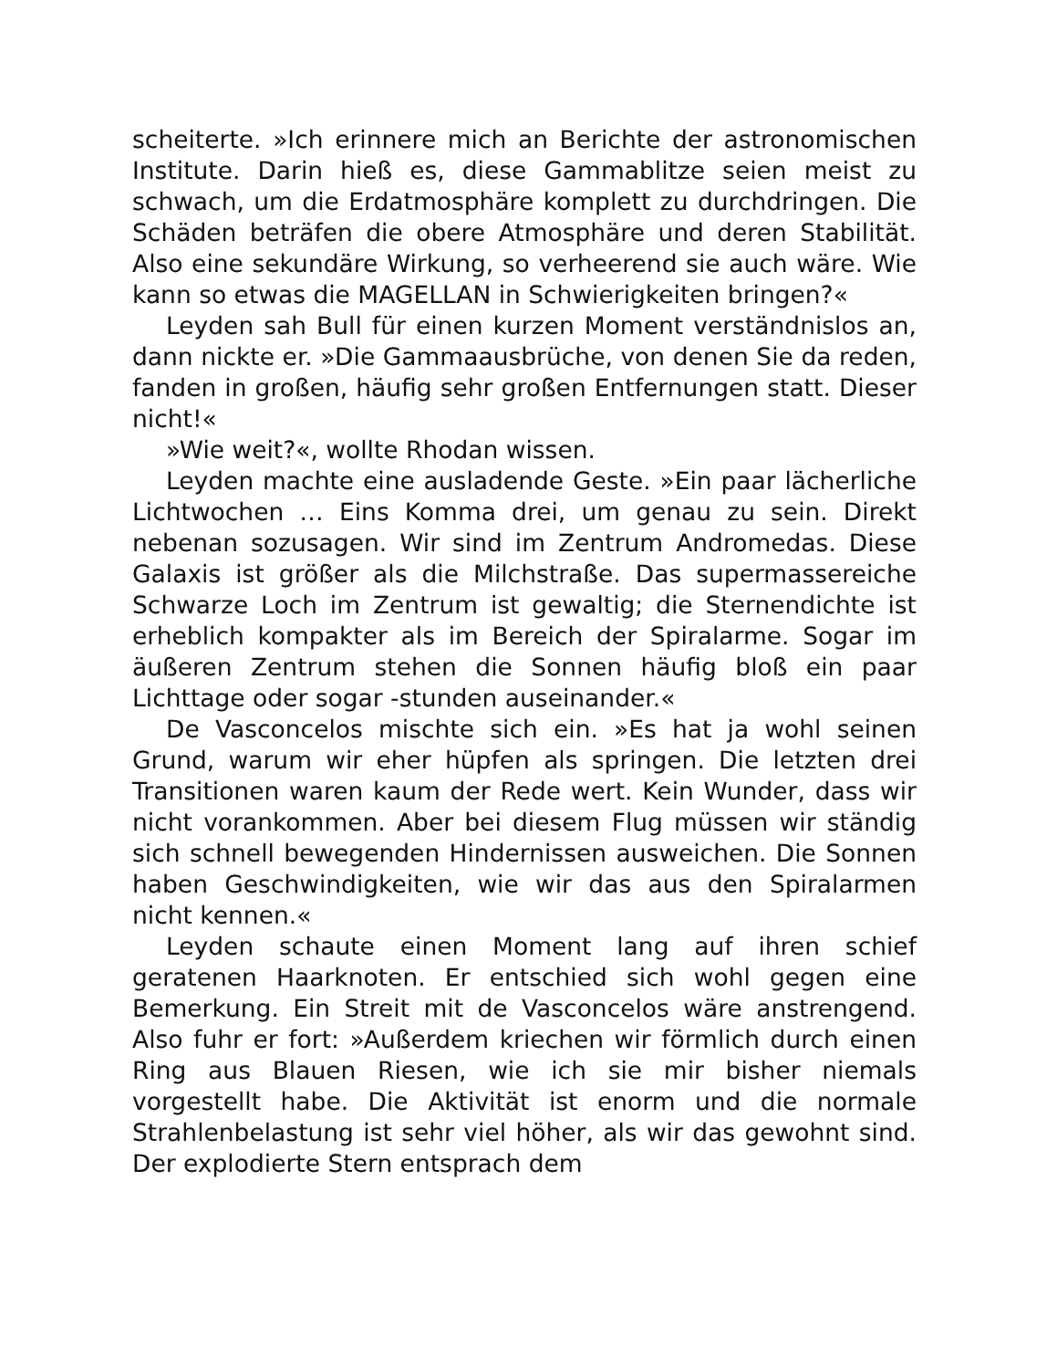scheiterte. »Ich erinnere mich an Berichte der astronomischen Institute. Darin hieß es, diese Gammablitze seien meist zu schwach, um die Erdatmosphäre komplett zu durchdringen. Die Schäden beträfen die obere Atmosphäre und deren Stabilität. Also eine sekundäre Wirkung, so verheerend sie auch wäre. Wie kann so etwas die MAGELLAN in Schwierigkeiten bringen?«
Leyden sah Bull für einen kurzen Moment verständnislos an, dann nickte er. »Die Gammaausbrüche, von denen Sie da reden, fanden in großen, häufig sehr großen Entfernungen statt. Dieser nicht!«
»Wie weit?«, wollte Rhodan wissen.
Leyden machte eine ausladende Geste. »Ein paar lächerliche Lichtwochen … Eins Komma drei, um genau zu sein. Direkt nebenan sozusagen. Wir sind im Zentrum Andromedas. Diese Galaxis ist größer als die Milchstraße. Das supermassereiche Schwarze Loch im Zentrum ist gewaltig; die Sternendichte ist erheblich kompakter als im Bereich der Spiralarme. Sogar im äußeren Zentrum stehen die Sonnen häufig bloß ein paar Lichttage oder sogar -stunden auseinander.«
De Vasconcelos mischte sich ein. »Es hat ja wohl seinen Grund, warum wir eher hüpfen als springen. Die letzten drei Transitionen waren kaum der Rede wert. Kein Wunder, dass wir nicht vorankommen. Aber bei diesem Flug müssen wir ständig sich schnell bewegenden Hindernissen ausweichen. Die Sonnen haben Geschwindigkeiten, wie wir das aus den Spiralarmen nicht kennen.«
Leyden schaute einen Moment lang auf ihren schief geratenen Haarknoten. Er entschied sich wohl gegen eine Bemerkung. Ein Streit mit de Vasconcelos wäre anstrengend. Also fuhr er fort: »Außerdem kriechen wir förmlich durch einen Ring aus Blauen Riesen, wie ich sie mir bisher niemals vorgestellt habe. Die Aktivität ist enorm und die normale Strahlenbelastung ist sehr viel höher, als wir das gewohnt sind. Der explodierte Stern entsprach dem